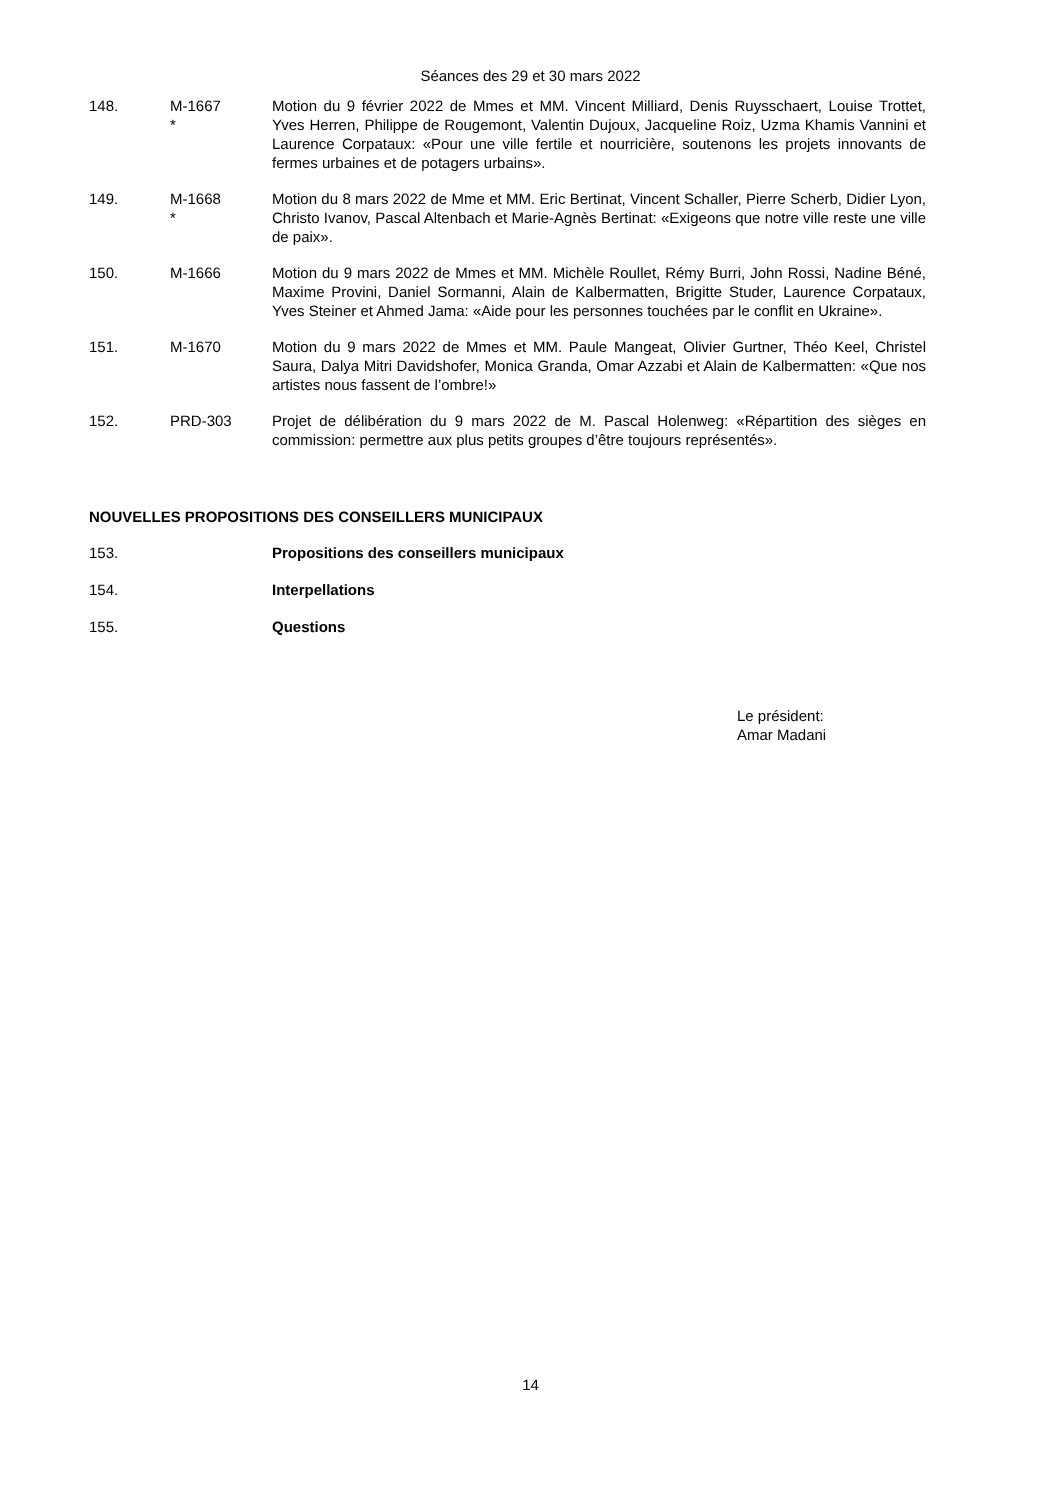Séances des 29 et 30 mars 2022
148. M-1667
*
Motion du 9 février 2022 de Mmes et MM. Vincent Milliard, Denis Ruysschaert, Louise Trottet, Yves Herren, Philippe de Rougemont, Valentin Dujoux, Jacqueline Roiz, Uzma Khamis Vannini et Laurence Corpataux: «Pour une ville fertile et nourricière, soutenons les projets innovants de fermes urbaines et de potagers urbains».
149. M-1668
*
Motion du 8 mars 2022 de Mme et MM. Eric Bertinat, Vincent Schaller, Pierre Scherb, Didier Lyon, Christo Ivanov, Pascal Altenbach et Marie-Agnès Bertinat: «Exigeons que notre ville reste une ville de paix».
150. M-1666 Motion du 9 mars 2022 de Mmes et MM. Michèle Roullet, Rémy Burri, John Rossi, Nadine Béné, Maxime Provini, Daniel Sormanni, Alain de Kalbermatten, Brigitte Studer, Laurence Corpataux, Yves Steiner et Ahmed Jama: «Aide pour les personnes touchées par le conflit en Ukraine».
151. M-1670 Motion du 9 mars 2022 de Mmes et MM. Paule Mangeat, Olivier Gurtner, Théo Keel, Christel Saura, Dalya Mitri Davidshofer, Monica Granda, Omar Azzabi et Alain de Kalbermatten: «Que nos artistes nous fassent de l’ombre!»
152. PRD-303 Projet de délibération du 9 mars 2022 de M. Pascal Holenweg: «Répartition des sièges en commission: permettre aux plus petits groupes d’être toujours représentés».
NOUVELLES PROPOSITIONS DES CONSEILLERS MUNICIPAUX
153. Propositions des conseillers municipaux
154. Interpellations
155. Questions
Le président:
Amar Madani
14